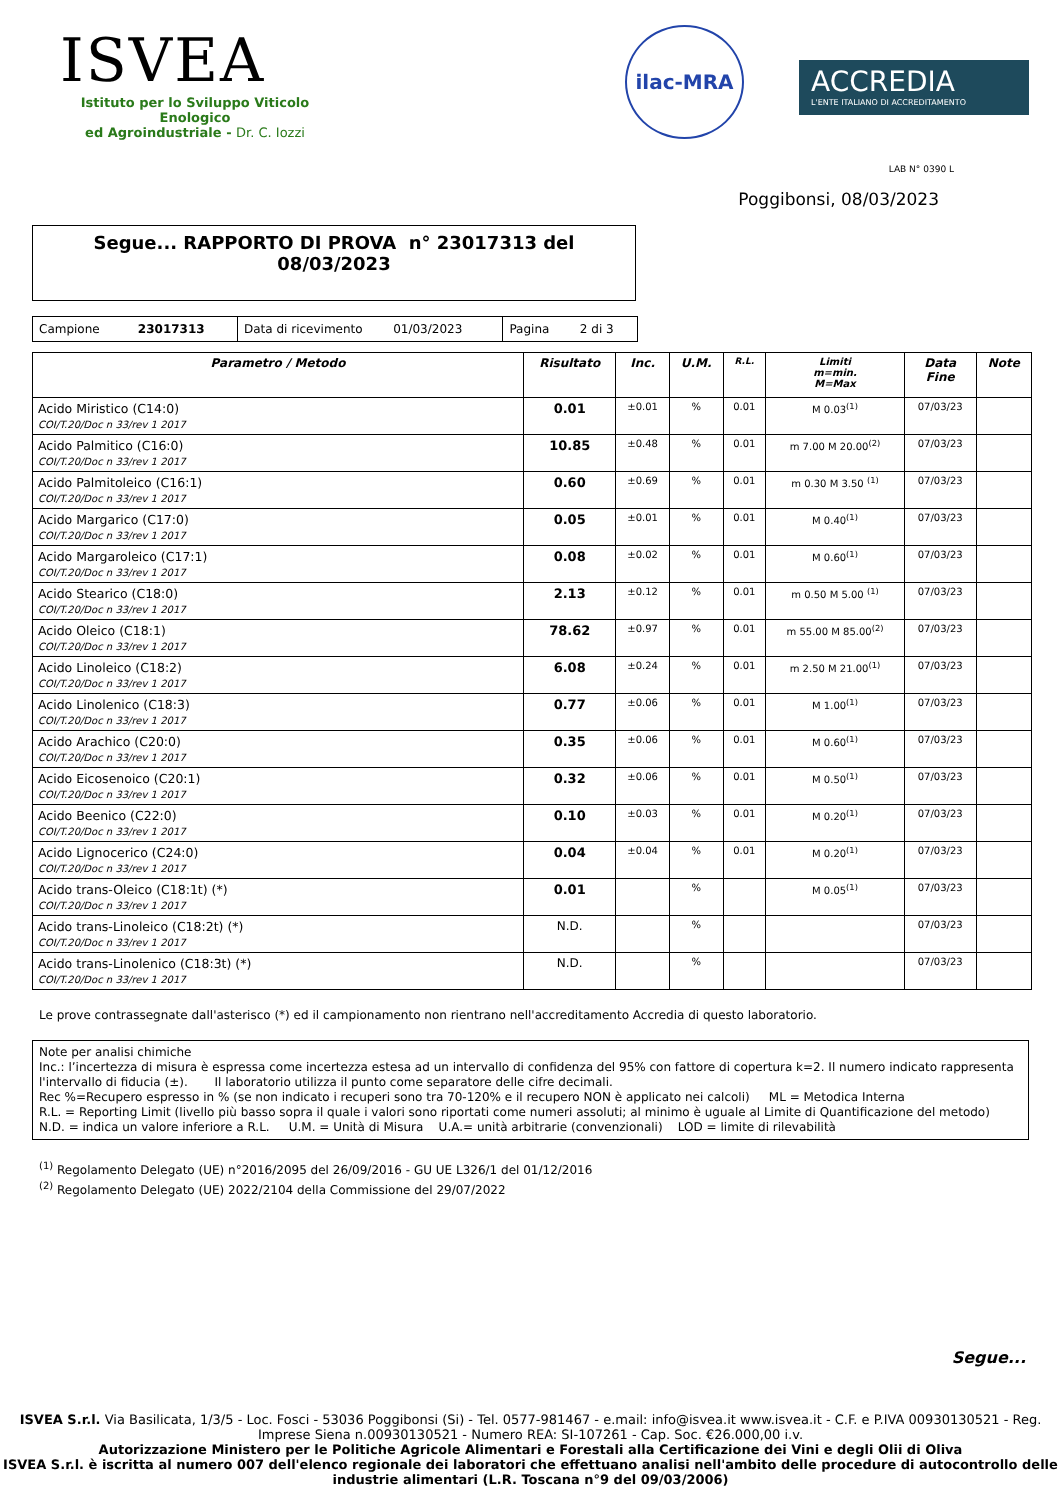ISVEA
Istituto per lo Sviluppo Viticolo Enologico
ed Agroindustriale - Dr. C. Iozzi
ilac-MRA ACCREDIA L'ENTE ITALIANO DI ACCREDITAMENTO
LAB N° 0390 L
Poggibonsi, 08/03/2023
Segue... RAPPORTO DI PROVA n° 23017313 del
08/03/2023
| Campione 23017313 | Data di ricevimento 01/03/2023 | Pagina 2 di 3 |
| Parametro / Metodo | Risultato | Inc. | U.M. | R.L. | Limiti m=min. M=Max | Data Fine | Note |
| --- | --- | --- | --- | --- | --- | --- | --- |
| Acido Miristico (C14:0) COI/T.20/Doc n 33/rev 1 2017 | 0.01 | ±0.01 | % | 0.01 | M 0.03<sup>(1)</sup> | 07/03/23 | |
| Acido Palmitico (C16:0) COI/T.20/Doc n 33/rev 1 2017 | 10.85 | ±0.48 | % | 0.01 | m 7.00 M 20.00<sup>(2)</sup> | 07/03/23 | |
| Acido Palmitoleico (C16:1) COI/T.20/Doc n 33/rev 1 2017 | 0.60 | ±0.69 | % | 0.01 | m 0.30 M 3.50 <sup>(1)</sup> | 07/03/23 | |
| Acido Margarico (C17:0) COI/T.20/Doc n 33/rev 1 2017 | 0.05 | ±0.01 | % | 0.01 | M 0.40<sup>(1)</sup> | 07/03/23 | |
| Acido Margaroleico (C17:1) COI/T.20/Doc n 33/rev 1 2017 | 0.08 | ±0.02 | % | 0.01 | M 0.60<sup>(1)</sup> | 07/03/23 | |
| Acido Stearico (C18:0) COI/T.20/Doc n 33/rev 1 2017 | 2.13 | ±0.12 | % | 0.01 | m 0.50 M 5.00 <sup>(1)</sup> | 07/03/23 | |
| Acido Oleico (C18:1) COI/T.20/Doc n 33/rev 1 2017 | 78.62 | ±0.97 | % | 0.01 | m 55.00 M 85.00<sup>(2)</sup> | 07/03/23 | |
| Acido Linoleico (C18:2) COI/T.20/Doc n 33/rev 1 2017 | 6.08 | ±0.24 | % | 0.01 | m 2.50 M 21.00<sup>(1)</sup> | 07/03/23 | |
| Acido Linolenico (C18:3) COI/T.20/Doc n 33/rev 1 2017 | 0.77 | ±0.06 | % | 0.01 | M 1.00<sup>(1)</sup> | 07/03/23 | |
| Acido Arachico (C20:0) COI/T.20/Doc n 33/rev 1 2017 | 0.35 | ±0.06 | % | 0.01 | M 0.60<sup>(1)</sup> | 07/03/23 | |
| Acido Eicosenoico (C20:1) COI/T.20/Doc n 33/rev 1 2017 | 0.32 | ±0.06 | % | 0.01 | M 0.50<sup>(1)</sup> | 07/03/23 | |
| Acido Beenico (C22:0) COI/T.20/Doc n 33/rev 1 2017 | 0.10 | ±0.03 | % | 0.01 | M 0.20<sup>(1)</sup> | 07/03/23 | |
| Acido Lignocerico (C24:0) COI/T.20/Doc n 33/rev 1 2017 | 0.04 | ±0.04 | % | 0.01 | M 0.20<sup>(1)</sup> | 07/03/23 | |
| Acido trans-Oleico (C18:1t) (*) COI/T.20/Doc n 33/rev 1 2017 | 0.01 | | % | | M 0.05<sup>(1)</sup> | 07/03/23 | |
| Acido trans-Linoleico (C18:2t) (*) COI/T.20/Doc n 33/rev 1 2017 | N.D. | | % | | | 07/03/23 | |
| Acido trans-Linolenico (C18:3t) (*) COI/T.20/Doc n 33/rev 1 2017 | N.D. | | % | | | 07/03/23 | |
Le prove contrassegnate dall'asterisco (*) ed il campionamento non rientrano nell'accreditamento Accredia di questo laboratorio.
Note per analisi chimiche
Inc.: l’incertezza di misura è espressa come incertezza estesa ad un intervallo di confidenza del 95% con fattore di copertura k=2. Il numero indicato rappresenta l'intervallo di fiducia (±). Il laboratorio utilizza il punto come separatore delle cifre decimali.
Rec %=Recupero espresso in % (se non indicato i recuperi sono tra 70-120% e il recupero NON è applicato nei calcoli) ML = Metodica Interna
R.L. = Reporting Limit (livello più basso sopra il quale i valori sono riportati come numeri assoluti; al minimo è uguale al Limite di Quantificazione del metodo)
N.D. = indica un valore inferiore a R.L. U.M. = Unità di Misura U.A.= unità arbitrarie (convenzionali) LOD = limite di rilevabilità
<sup>(1)</sup> Regolamento Delegato (UE) n°2016/2095 del 26/09/2016 - GU UE L326/1 del 01/12/2016
<sup>(2)</sup> Regolamento Delegato (UE) 2022/2104 della Commissione del 29/07/2022
Segue...
ISVEA S.r.l. Via Basilicata, 1/3/5 - Loc. Fosci - 53036 Poggibonsi (Si) - Tel. 0577-981467 - e.mail: info@isvea.it www.isvea.it - C.F. e P.IVA 00930130521 - Reg. Imprese Siena n.00930130521 - Numero REA: SI-107261 - Cap. Soc. €26.000,00 i.v.
Autorizzazione Ministero per le Politiche Agricole Alimentari e Forestali alla Certificazione dei Vini e degli Olii di Oliva
ISVEA S.r.l. è iscritta al numero 007 dell'elenco regionale dei laboratori che effettuano analisi nell'ambito delle procedure di autocontrollo delle industrie alimentari (L.R. Toscana n°9 del 09/03/2006)